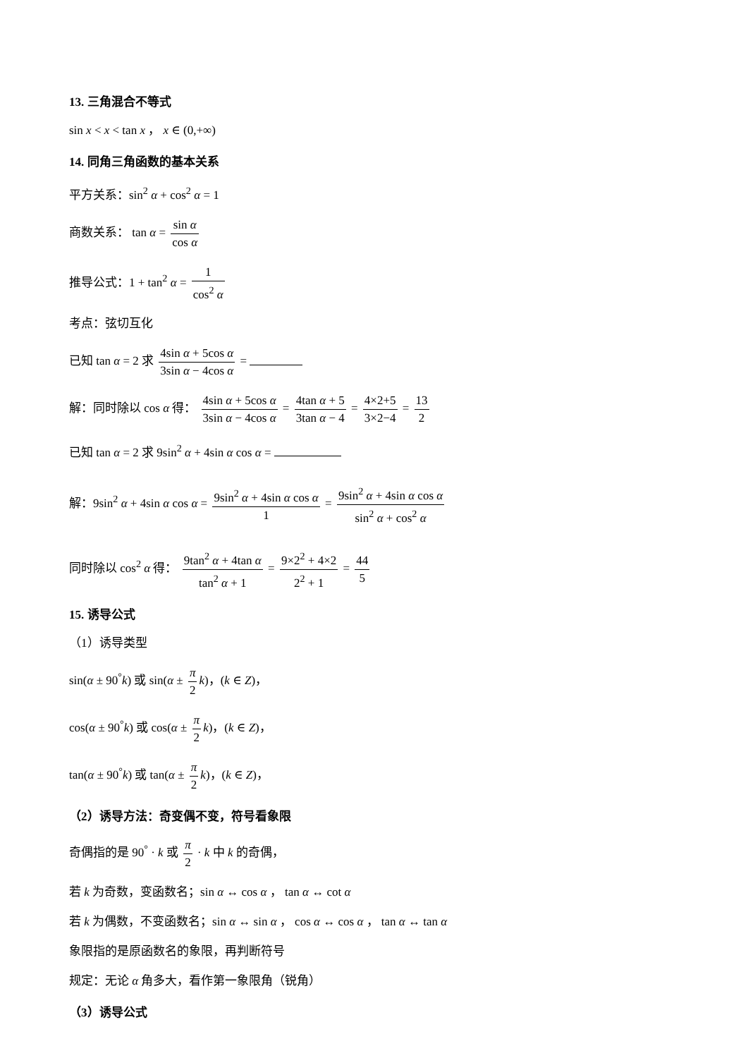13. 三角混合不等式
sin x < x < tan x ， x ∈ (0,+∞)
14. 同角三角函数的基本关系
平方关系：sin<sup>2</sup> α + cos<sup>2</sup> α = 1
商数关系： tan α = sin α cos α
推导公式：1 + tan<sup>2</sup> α = 1 cos<sup>2</sup> α
考点：弦切互化
已知 tan α = 2 求 4sin α + 5cos α 3sin α − 4cos α =
解：同时除以 cos α 得： 4sin α + 5cos α 3sin α − 4cos α = 4tan α + 5 3tan α − 4 = 4×2+5 3×2−4 = 13 2
已知 tan α = 2 求 9sin<sup>2</sup> α + 4sin α cos α =
解：9sin<sup>2</sup> α + 4sin α cos α = 9sin<sup>2</sup> α + 4sin α cos α 1 = 9sin<sup>2</sup> α + 4sin α cos α sin<sup>2</sup> α + cos<sup>2</sup> α
同时除以 cos<sup>2</sup> α 得： 9tan<sup>2</sup> α + 4tan α tan<sup>2</sup> α + 1 = 9×2<sup>2</sup> + 4×2 2<sup>2</sup> + 1 = 44 5
15. 诱导公式
（1）诱导类型
sin(α ± 90<sup>°</sup>k) 或 sin(α ± π 2 k)，(k ∈ Z)，
cos(α ± 90<sup>°</sup>k) 或 cos(α ± π 2 k)，(k ∈ Z)，
tan(α ± 90<sup>°</sup>k) 或 tan(α ± π 2 k)，(k ∈ Z)，
（2）诱导方法：奇变偶不变，符号看象限
奇偶指的是 90<sup>°</sup> · k 或 π 2 · k 中 k 的奇偶，
若 k 为奇数，变函数名；sin α ↔ cos α ， tan α ↔ cot α
若 k 为偶数，不变函数名；sin α ↔ sin α ， cos α ↔ cos α ， tan α ↔ tan α
象限指的是原函数名的象限，再判断符号
规定：无论 α 角多大，看作第一象限角（锐角）
（3）诱导公式